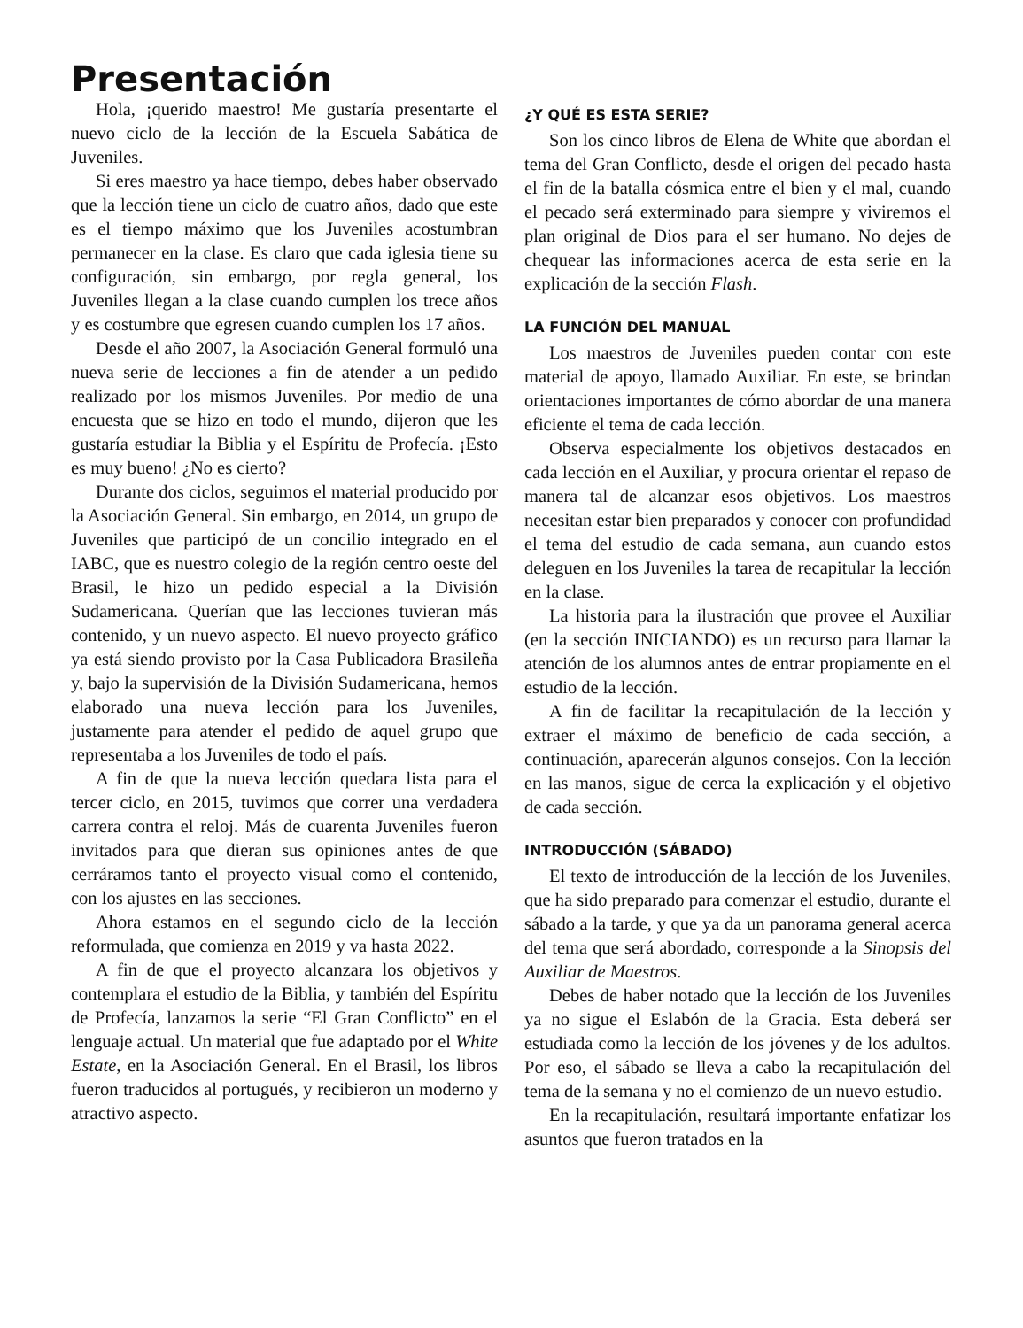Presentación
Hola, ¡querido maestro! Me gustaría presentarte el nuevo ciclo de la lección de la Escuela Sabática de Juveniles.
Si eres maestro ya hace tiempo, debes haber observado que la lección tiene un ciclo de cuatro años, dado que este es el tiempo máximo que los Juveniles acostumbran permanecer en la clase. Es claro que cada iglesia tiene su configuración, sin embargo, por regla general, los Juveniles llegan a la clase cuando cumplen los trece años y es costumbre que egresen cuando cumplen los 17 años.
Desde el año 2007, la Asociación General formuló una nueva serie de lecciones a fin de atender a un pedido realizado por los mismos Juveniles. Por medio de una encuesta que se hizo en todo el mundo, dijeron que les gustaría estudiar la Biblia y el Espíritu de Profecía. ¡Esto es muy bueno! ¿No es cierto?
Durante dos ciclos, seguimos el material producido por la Asociación General. Sin embargo, en 2014, un grupo de Juveniles que participó de un concilio integrado en el IABC, que es nuestro colegio de la región centro oeste del Brasil, le hizo un pedido especial a la División Sudamericana. Querían que las lecciones tuvieran más contenido, y un nuevo aspecto. El nuevo proyecto gráfico ya está siendo provisto por la Casa Publicadora Brasileña y, bajo la supervisión de la División Sudamericana, hemos elaborado una nueva lección para los Juveniles, justamente para atender el pedido de aquel grupo que representaba a los Juveniles de todo el país.
A fin de que la nueva lección quedara lista para el tercer ciclo, en 2015, tuvimos que correr una verdadera carrera contra el reloj. Más de cuarenta Juveniles fueron invitados para que dieran sus opiniones antes de que cerráramos tanto el proyecto visual como el contenido, con los ajustes en las secciones.
Ahora estamos en el segundo ciclo de la lección reformulada, que comienza en 2019 y va hasta 2022.
A fin de que el proyecto alcanzara los objetivos y contemplara el estudio de la Biblia, y también del Espíritu de Profecía, lanzamos la serie “El Gran Conflicto” en el lenguaje actual. Un material que fue adaptado por el White Estate, en la Asociación General. En el Brasil, los libros fueron traducidos al portugués, y recibieron un moderno y atractivo aspecto.
¿Y QUÉ ES ESTA SERIE?
Son los cinco libros de Elena de White que abordan el tema del Gran Conflicto, desde el origen del pecado hasta el fin de la batalla cósmica entre el bien y el mal, cuando el pecado será exterminado para siempre y viviremos el plan original de Dios para el ser humano. No dejes de chequear las informaciones acerca de esta serie en la explicación de la sección Flash.
LA FUNCIÓN DEL MANUAL
Los maestros de Juveniles pueden contar con este material de apoyo, llamado Auxiliar. En este, se brindan orientaciones importantes de cómo abordar de una manera eficiente el tema de cada lección.
Observa especialmente los objetivos destacados en cada lección en el Auxiliar, y procura orientar el repaso de manera tal de alcanzar esos objetivos. Los maestros necesitan estar bien preparados y conocer con profundidad el tema del estudio de cada semana, aun cuando estos deleguen en los Juveniles la tarea de recapitular la lección en la clase.
La historia para la ilustración que provee el Auxiliar (en la sección INICIANDO) es un recurso para llamar la atención de los alumnos antes de entrar propiamente en el estudio de la lección.
A fin de facilitar la recapitulación de la lección y extraer el máximo de beneficio de cada sección, a continuación, aparecerán algunos consejos. Con la lección en las manos, sigue de cerca la explicación y el objetivo de cada sección.
INTRODUCCIÓN (SÁBADO)
El texto de introducción de la lección de los Juveniles, que ha sido preparado para comenzar el estudio, durante el sábado a la tarde, y que ya da un panorama general acerca del tema que será abordado, corresponde a la Sinopsis del Auxiliar de Maestros.
Debes de haber notado que la lección de los Juveniles ya no sigue el Eslabón de la Gracia. Esta deberá ser estudiada como la lección de los jóvenes y de los adultos. Por eso, el sábado se lleva a cabo la recapitulación del tema de la semana y no el comienzo de un nuevo estudio.
En la recapitulación, resultará importante enfatizar los asuntos que fueron tratados en la